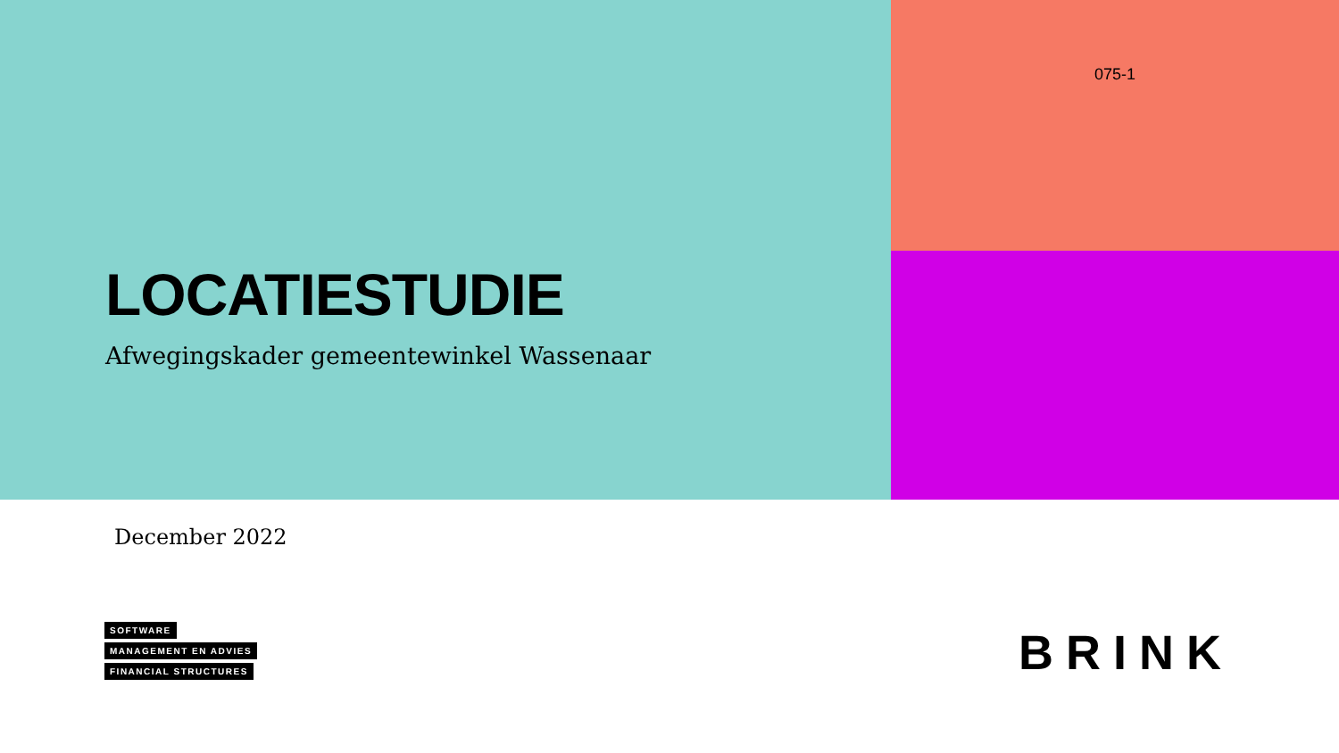LOCATIESTUDIE
Afwegingskader gemeentewinkel Wassenaar
075-1
December 2022
SOFTWARE
MANAGEMENT EN ADVIES
FINANCIAL STRUCTURES
BRINK